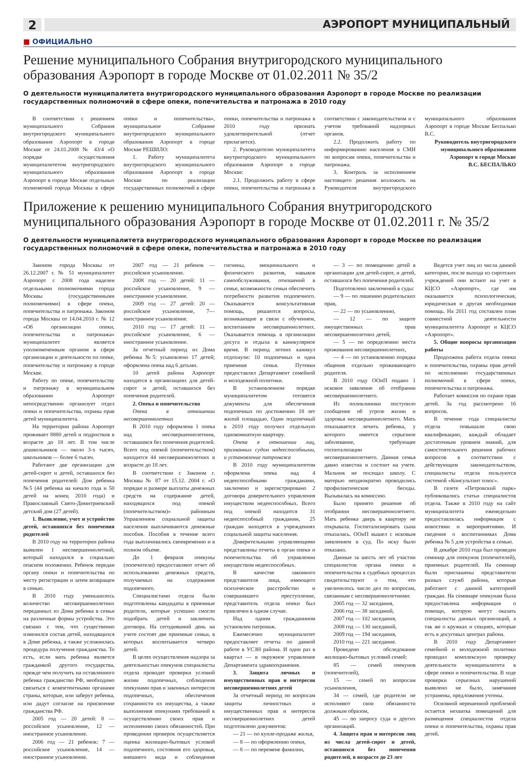2 АЭРОПОРТ МУНИЦИПАЛЬНЫЙ
■ ОФИЦИАЛЬНО
Решение муниципального Собрания внутригородского муниципального образования Аэропорт в городе Москве от 01.02.2011 № 35/2
О деятельности муниципалитета внутригородского муниципального образования Аэропорт в городе Москве по реализации государственных полномочий в сфере опеки, попечительства и патронажа в 2010 году
В соответствии с решением муниципального Собрания внутригородского муниципального образования Аэропорт в городе Москве от 24.01.2008 № 43/4 «О порядке осуществления муниципалитетом внутригородского муниципального образования Аэропорт в городе Москве отдельных полномочий города Москвы в сфере опеки и попечительства», муниципальное Собрание внутригородского муниципального образования Аэропорт в городе Москве РЕШИЛО:
1. Работу муниципалитета внутригородского муниципального образования Аэропорт в городе Москве по реализации государственных полномочий в сфере опеки, попечительства и патронажа в 2010 году признать удовлетворительной (отчет прилагается).
2. Руководителю муниципалитета внутригородского муниципального образования Аэропорт в городе Москве:
2.1. Продолжить работу в сфере опеки, попечительства и патронажа в соответствии с законодательством и с учетом требований надзорных органов.
2.2. Продолжить работу по информированию населения в СМИ по вопросам опеки, попечительства и патронажа.
3. Контроль за исполнением настоящего решения возложить на Руководителя внутригородского муниципального образования Аэропорт в городе Москве Беспалько В.С.
Руководитель внутригородского муниципального образования Аэропорт в городе Москве
В.С. БЕСПАЛЬКО
Приложение к решению муниципального Собрания внутригородского муниципального образования Аэропорт в городе Москве от 01.02.2011 г. № 35/2
О деятельности муниципалитета внутригородского муниципального образования Аэропорт в городе Москве по реализации государственных полномочий в сфере опеки, попечительства и патронажа в 2010 году
Законом города Москвы от 26.12.2007 г. № 51 муниципалитет Аэропорт с 2008 года наделен отдельными полномочиями города Москвы (государственными полномочиями) в сфере опеки, попечительства и патронажа. Законом города Москвы от 14.04.2010 г. № 12 «Об организации опеки, попечительства и патронажа» муниципалитет является уполномоченным органом в сфере организации и деятельности по опеке, попечительству и патронажу в городе Москве.
Работу по опеке, попечительству и патронажу в муниципальном образовании Аэропорт непосредственно организует отдел опеки и попечительства, охраны прав детей муниципалитета.
На территории района Аэропорт проживает 8880 детей и подростков в возрасте до 18 лет. В том числе дошкольников — около 3-х тысяч, школьников — более 6 тысяч.
Работают две организации для детей-сирот и детей, оставшихся без попечения родителей: Дом ребенка №5 (44 ребенка на начало года и 50 детей на конец 2010 года) и Православный Свято-Димитриевский детский дом (27 детей).
1. Выявление, учет и устройство детей, оставшихся без попечения родителей
В 2010 году на территории района выявлен 1 несовершеннолетний, который находился в социально опасном положении. Ребенок передан органу опеки и попечительства по месту регистрации и затем возвращен в семью.
В 2010 году уменьшилось количество несовершеннолетних переданных из Дома ребенка в семьи на различные формы устройства. Это связано с тем, что существенно изменился состав детей, находящихся в Доме ребенка, а также усложнилась процедура получения гражданства. То есть, если мать ребенка является гражданкой другого государства, прежде чем получить на оставленного ребенка гражданство РФ, необходимо связаться с компетентными органами страны, которые, или заберут ребенка, или дадут согласие на присвоение гражданства РФ.
2005 год — 20 детей: 8 — российское усыновление, 12 — иностранное усыновление.
2006 год — 21 ребенок: 7 — российское усыновление, 14 — иностранное усыновление.
2007 год — 21 ребенок — российское усыновление.
2008 год — 20 детей: 11 — российское усыновление, 9 — иностранное усыновление.
2009 год — 27 детей: 20 — российское усыновление, 7— иностранное усыновление.
2010 год — 17 детей: 11 — российское усыновление, 6 — иностранное усыновление.
За отчетный период из Дома ребенка №5: усыновлено 17 детей; оформлена опека над 6 детьми.
10 детей района Аэропорт находятся в организациях для детей-сирот и детей, оставшихся без попечения родителей.
2. Опека и попечительство
Опека в отношении несовершеннолетних
В 2010 году оформлена 1 опека над несовершеннолетним, оставшимся без попечения родителей. Всего под опекой (попечительством) находится 44 несовершеннолетних в возрасте до 18 лет.
В соответствии с Законом г. Москвы № 87 от 15.12. 2004 г. «О порядке и размере выплаты денежных средств на содержание детей, находящихся под опекой (попечительством)» районным Управлением социальной защиты населения выплачиваются денежные пособия. Пособия в течение всего года выплачивались своевременно и в полном объеме.
До 1 февраля опекуны (попечители) предоставляют отчет об использовании денежных средств, получаемых на содержание подопечного.
Специалистами отдела были подготовлены кандидаты в приемные родители, которые успешно смогли подобрать детей и заключить договора. На сегодняшний день на учете состоят две приемные семьи, в которых воспитывается четверо детей.
В целях осуществления надзора за деятельностью опекунов специалисты отдела проводят проверки условий жизни подопечных, соблюдения опекунами прав и законных интересов подопечных, обеспечения сохранности их имущества, а также выполнения опекунами требований к осуществлению своих прав и исполнению своих обязанностей. При проведении проверок осуществляется оценка жилищно-бытовых условий подопечного, состояния его здоровья, внешнего вида и соблюдения гигиены, эмоционального и физического развития, навыков самообслуживания, отношений в семье, возможности семьи обеспечить потребности развития подопечного. Оказывается консультативная помощь, решаются вопросы, возникающие в связи с обучением, воспитанием несовершеннолетних. Оказывается помощь в организации досуга и отдыха в каникулярное время. В период летних каникул отдохнули: 10 подопечных и одна приемная семья. Путевки предоставлял Департамент семейной и молодежной политики.
В установленном порядке муниципалитетом готовятся документы для обеспечения подопечных по достижению 18 лет жилой площадью. Один подопечный в 2010 году получил отдельную однокомнатную квартиру.
Опека в отношении лиц, признанных судом недееспособными, и установление патронажа
В 2010 году муниципалитетом оформлена опека над 4 недееспособными гражданами, заключено и зарегистрировано 2 договора доверительного управления имуществом недееспособных. Всего под опекой находится 31 недееспособный гражданин, 25 граждан находятся в учреждениях социальной защиты населения.
Доверительными управляющими представлены отчеты в орган опеки и попечительства об управлении имуществом недееспособных.
В качестве законного представителя лица, имеющего психическое расстройство и совершившего преступление, представитель отдела опеки был привлечен в одном случае.
Над одним гражданином установлен патронаж.
Ежемесячно муниципалитет предоставляет отчеты по данной работе в УСЗН района. И один раз в квартал — в окружное управление Департамента здравоохранения.
3. Защита личных и имущественных прав и интересов несовершеннолетних детей
За отчетный период по вопросам защиты личностных и имущественных прав и интересов несовершеннолетних детей подготовлено документов:
— 21 — по купле-продаже жилья,
— 8 — по оформлению опеки,
— 8 — по перемене фамилии,
— 3 — по помещению детей в организации для детей-сирот, и детей, оставшихся без попечения родителей.
Подготовлено заключений в суды:
— 9 — по лишению родительских прав,
— 22 — по усыновлению,
— 12 — по защите имущественных прав несовершеннолетних детей,
— 5 — по определению места проживания несовершеннолетних,
— 4 — по установлению порядка общения отдельно проживающего родителя.
В 2010 году ООиП подано 1 исковое заявление об отобрании несовершеннолетнего.
Из поликлиники поступило сообщение об угрозе жизни и здоровья несовершеннолетнего. Мать отказывается лечить ребенка, у которого имеется серьезное заболевание, требующее госпитализации несовершеннолетнего. Данная семья давно известна и состоит на учете. Мальчик не посещал школу. С матерью неоднократно проводились профилактические беседы. Вызывалась на комиссию.
Было принято решение об отобрании несовершеннолетнего. Мать ребенка дверь в квартиру не открывала. Госпитализировать сына отказалась. ООиП вышел с исковым заявлением в суд. По иску было отказано.
Данные за шесть лет об участии специалистов органа опеки и попечительства в судебных процессах свидетельствуют о том, что увеличилось число дел по вопросам, связанным с несовершеннолетними:
2005 год — 32 заседания,
2006 год — 38 заседаний,
2007 год — 102 заседания,
2008 год — 130 заседаний,
2009 год — 194 заседания,
2010 год — 221 заседание.
Проведено обследование жилищно-бытовых условий семей:
85 — семей опекунов (попечителей),
15 — семей по вопросам усыновления,
34 — семей, где родители не исполняют свои обязанности должным образом,
45 — по запросу суда и других организаций.
4. Защита прав и интересов лиц из числа детей-сирот и детей, оставшихся без попечения родителей, в возрасте до 23 лет
Ведется учет лиц из числа данной категории, после выхода из сиротских учреждений они встают на учет в КЦСО «Аэропорт», где им оказывается психологическая, юридическая и другая необходимая помощь. На 2011 год составлен план совместной деятельности муниципалитета Аэропорт и КЦСО «Аэропорт».
5. Общие вопросы организации работы
Продолжена работа отдела опеки и попечительства, охраны прав детей по исполнению государственных полномочий в сфере опеки, попечительства и патронажа.
Работает комиссия по охране прав детей. За год рассмотрено 16 вопросов.
В течение года специалисты отдела повышали свою квалификацию, каждый обладает достаточным уровнем знаний, для самостоятельного решения рабочих вопросов в соответствии с действующим законодательством, специалисты отдела пользуются системой «Консультант плюс».
В газете «Петровский парк» публиковались статьи специалистов отдела. Также в 2010 году на сайт муниципалитета еженедельно предоставлялась информация с новостями и мероприятиями. И сведения о воспитанниках Дома ребенка № 5 для устройства в семью.
В декабре 2010 года был проведен семинар для опекунов (попечителей), приемных родителей. На семинар были приглашены представители разных служб района, которые работают с данной категорией граждан. На семинаре опекунам была предоставлена информация о помощи, которую могут оказать специалисты данных организаций, а так же о кружках и секциях, которые есть в досуговых центрах района.
В 2010 году Департамент семейной и молодежной политики проводил комплексную проверку деятельности муниципалитета в сфере опеки и попечительства. В ходе проверки серьезных нарушений выявлено не было, замечания устранены, предложения учтены.
Основной нерешенной проблемой остается нехватка помещений для размещения специалистов отдела опеки и попечительства, охраны прав детей.